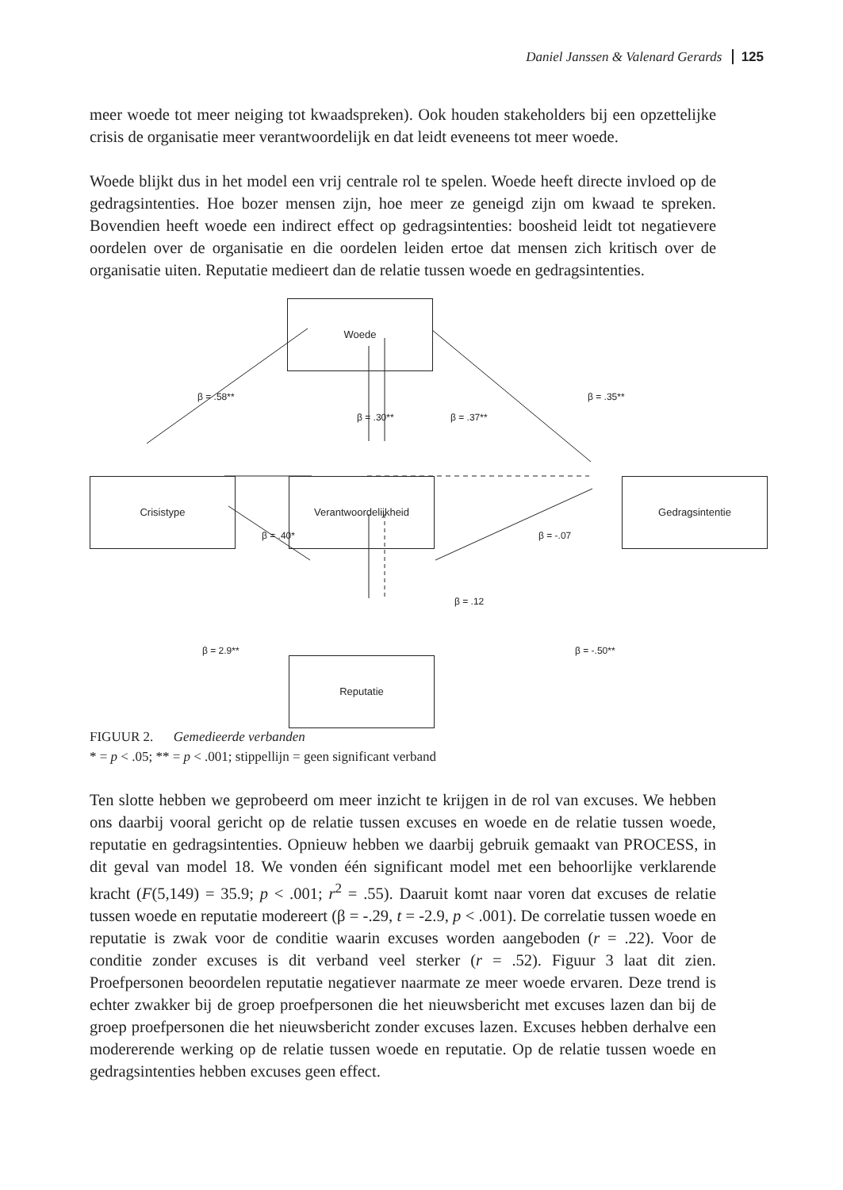Daniel Janssen & Valenard Gerards 125
meer woede tot meer neiging tot kwaadspreken). Ook houden stakeholders bij een opzettelijke crisis de organisatie meer verantwoordelijk en dat leidt eveneens tot meer woede.
Woede blijkt dus in het model een vrij centrale rol te spelen. Woede heeft directe invloed op de gedragsintenties. Hoe bozer mensen zijn, hoe meer ze geneigd zijn om kwaad te spreken. Bovendien heeft woede een indirect effect op gedragsintenties: boosheid leidt tot negatievere oordelen over de organisatie en die oordelen leiden ertoe dat mensen zich kritisch over de organisatie uiten. Reputatie medieert dan de relatie tussen woede en gedragsintenties.
Woede
Crisistype Verantwoordelijkheid Gedragsintentie
Reputatie
β = .58**
β = .30** β = .37**
β = .35**
β = .40* β = -.07
β = .12
β = 2.9** β = -.50**
FIGUUR 2. Gemedieerde verbanden
* = p < .05; ** = p < .001; stippellijn = geen significant verband
Ten slotte hebben we geprobeerd om meer inzicht te krijgen in de rol van excuses. We hebben ons daarbij vooral gericht op de relatie tussen excuses en woede en de relatie tussen woede, reputatie en gedragsintenties. Opnieuw hebben we daarbij gebruik gemaakt van PROCESS, in dit geval van model 18. We vonden één significant model met een behoorlijke verklarende kracht (F(5,149) = 35.9; p < .001; r<sup>2</sup> = .55). Daaruit komt naar voren dat excuses de relatie tussen woede en reputatie modereert (β = -.29, t = -2.9, p < .001). De correlatie tussen woede en reputatie is zwak voor de conditie waarin excuses worden aangeboden (r = .22). Voor de conditie zonder excuses is dit verband veel sterker (r = .52). Figuur 3 laat dit zien. Proefpersonen beoordelen reputatie negatiever naarmate ze meer woede ervaren. Deze trend is echter zwakker bij de groep proefpersonen die het nieuwsbericht met excuses lazen dan bij de groep proefpersonen die het nieuwsbericht zonder excuses lazen. Excuses hebben derhalve een modererende werking op de relatie tussen woede en reputatie. Op de relatie tussen woede en gedragsintenties hebben excuses geen effect.